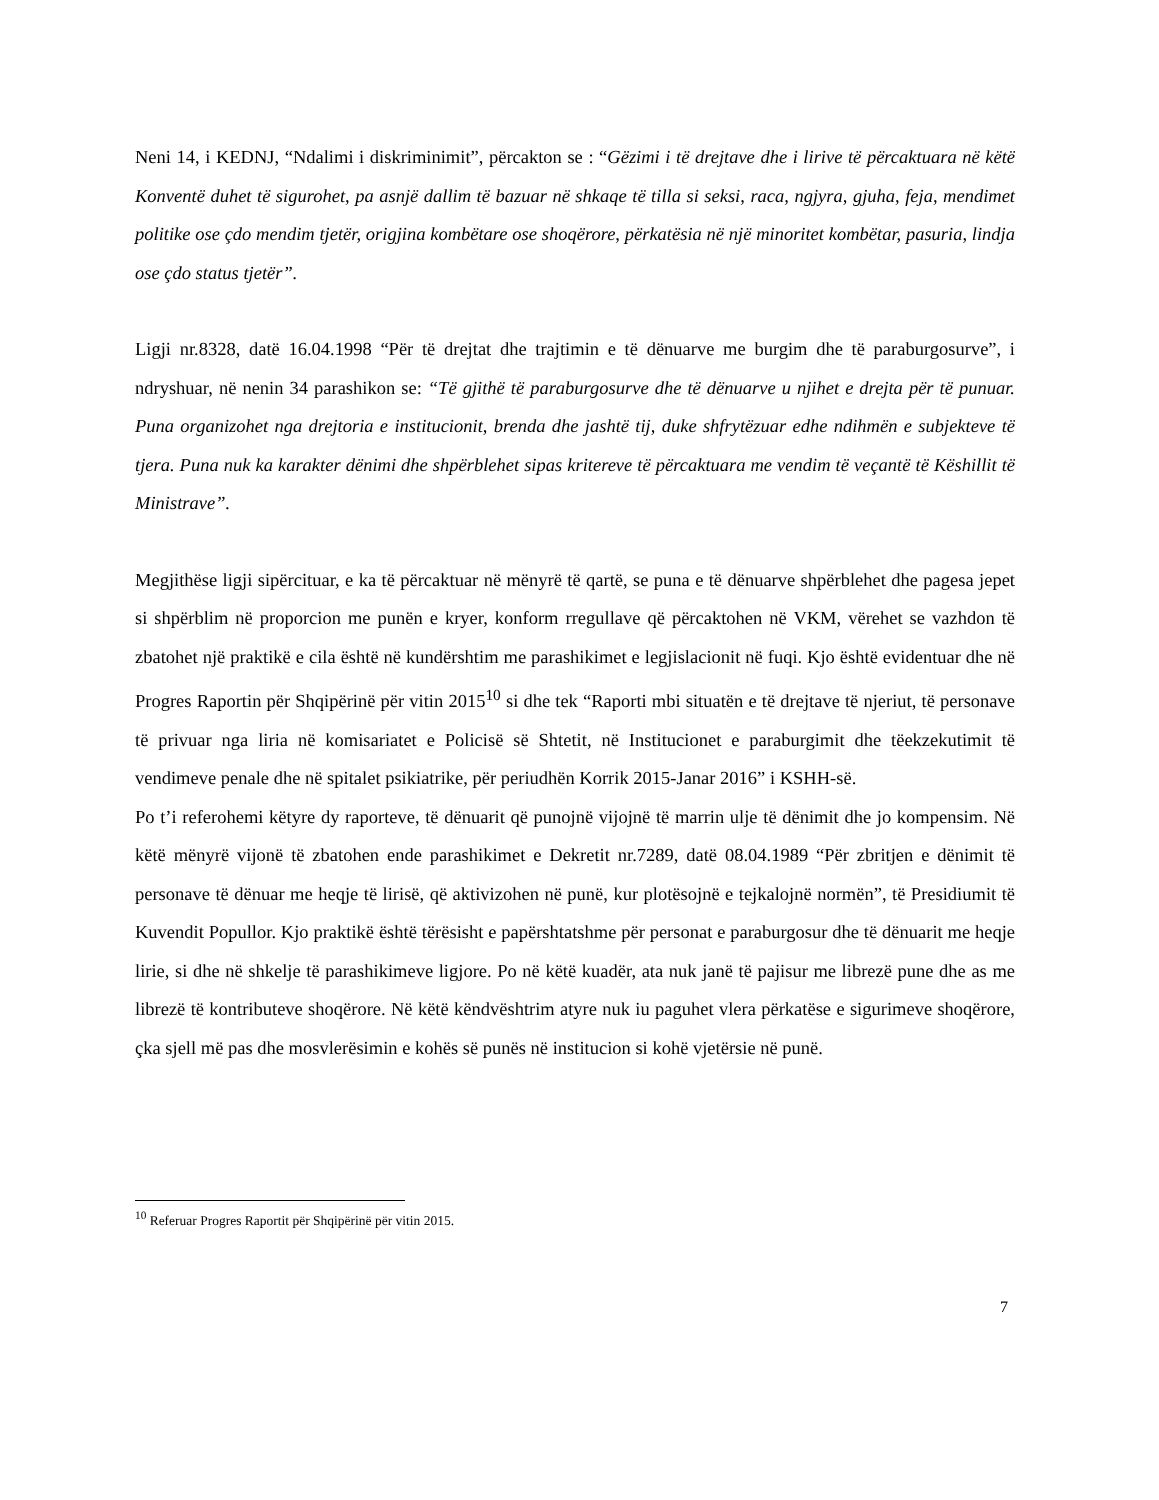Neni 14, i KEDNJ, “Ndalimi i diskriminimit”, përcakton se : “Gëzimi i të drejtave dhe i lirive të përcaktuara në këtë Konventë duhet të sigurohet, pa asnjë dallim të bazuar në shkaqe të tilla si seksi, raca, ngjyra, gjuha, feja, mendimet politike ose çdo mendim tjetër, origjina kombëtare ose shoqërore, përkatësia në një minoritet kombëtar, pasuria, lindja ose çdo status tjetër”.
Ligji nr.8328, datë 16.04.1998 “Për të drejtat dhe trajtimin e të dënuarve me burgim dhe të paraburgosurve”, i ndryshuar, në nenin 34 parashikon se: “Të gjithë të paraburgosurve dhe të dënuarve u njihet e drejta për të punuar. Puna organizohet nga drejtoria e institucionit, brenda dhe jashtë tij, duke shfrytëzuar edhe ndihmën e subjekteve të tjera. Puna nuk ka karakter dënimi dhe shpërblehet sipas kritereve të përcaktuara me vendim të veçantë të Këshillit të Ministrave”.
Megjithëse ligji sipërcituar, e ka të përcaktuar në mënyrë të qartë, se puna e të dënuarve shpërblehet dhe pagesa jepet si shpërblim në proporcion me punën e kryer, konform rregullave që përcaktohen në VKM, vërehet se vazhdon të zbatohet një praktikë e cila është në kundërshtim me parashikimet e legjislacionit në fuqi. Kjo është evidentuar dhe në Progres Raportin për Shqipërinë për vitin 2015<sup>10</sup> si dhe tek “Raporti mbi situatën e të drejtave të njeriut, të personave të privuar nga liria në komisariatet e Policisë së Shtetit, në Institucionet e paraburgimit dhe tëekzekutimit të vendimeve penale dhe në spitalet psikiatrike, për periudhën Korrik 2015-Janar 2016” i KSHH-së.
Po t’i referohemi këtyre dy raporteve, të dënuarit që punojnë vijojnë të marrin ulje të dënimit dhe jo kompensim. Në këtë mënyrë vijonë të zbatohen ende parashikimet e Dekretit nr.7289, datë 08.04.1989 “Për zbritjen e dënimit të personave të dënuar me heqje të lirisë, që aktivizohen në punë, kur plotësojnë e tejkalojnë normën”, të Presidiumit të Kuvendit Popullor. Kjo praktikë është tërësisht e papërshtatshme për personat e paraburgosur dhe të dënuarit me heqje lirie, si dhe në shkelje të parashikimeve ligjore. Po në këtë kuadër, ata nuk janë të pajisur me librezë pune dhe as me librezë të kontributeve shoqërore. Në këtë këndvështrim atyre nuk iu paguhet vlera përkatëse e sigurimeve shoqërore, çka sjell më pas dhe mosvlerësimin e kohës së punës në institucion si kohë vjetërsie në punë.
<sup>10</sup> Referuar Progres Raportit për Shqipërinë për vitin 2015.
7